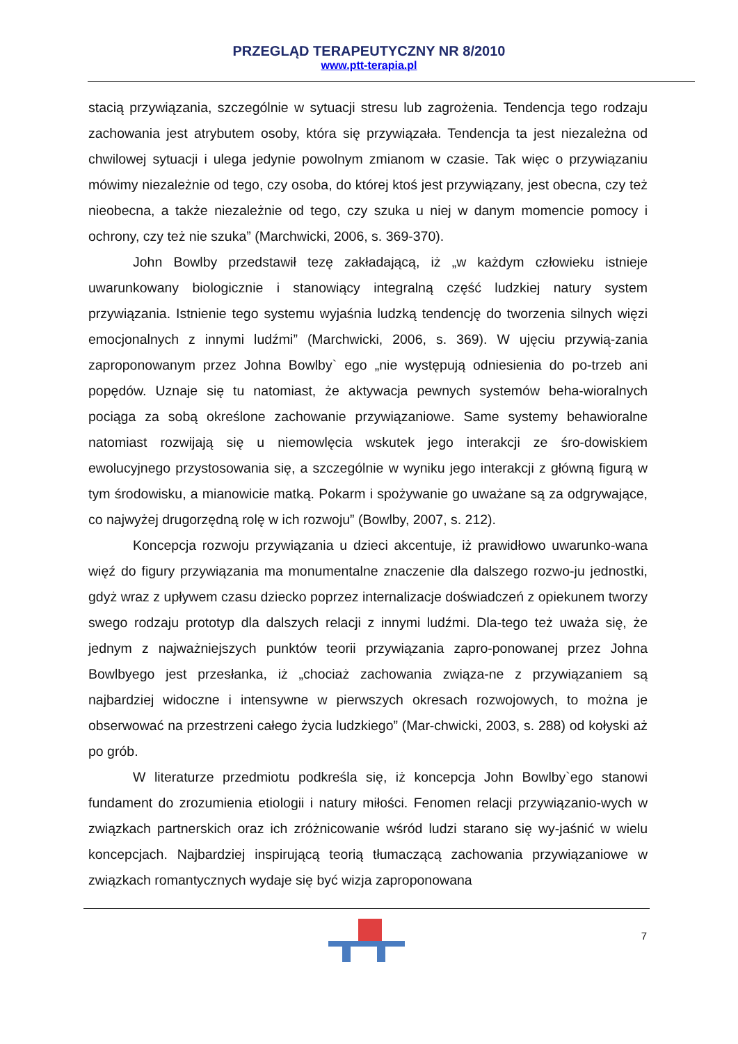PRZEGLĄD TERAPEUTYCZNY NR 8/2010
www.ptt-terapia.pl
stacią przywiązania, szczególnie w sytuacji stresu lub zagrożenia. Tendencja tego rodzaju zachowania jest atrybutem osoby, która się przywiązała. Tendencja ta jest niezależna od chwilowej sytuacji i ulega jedynie powolnym zmianom w czasie. Tak więc o przywiązaniu mówimy niezależnie od tego, czy osoba, do której ktoś jest przywiązany, jest obecna, czy też nieobecna, a także niezależnie od tego, czy szuka u niej w danym momencie pomocy i ochrony, czy też nie szuka” (Marchwicki, 2006, s. 369-370).
John Bowlby przedstawił tezę zakładającą, iż „w każdym człowieku istnieje uwarunkowany biologicznie i stanowiący integralną część ludzkiej natury system przywiązania. Istnienie tego systemu wyjaśnia ludzką tendencję do tworzenia silnych więzi emocjonalnych z innymi ludźmi” (Marchwicki, 2006, s. 369). W ujęciu przywią-zania zaproponowanym przez Johna Bowlby` ego „nie występują odniesienia do po-trzeb ani popędów. Uznaje się tu natomiast, że aktywacja pewnych systemów beha-wioralnych pociąga za sobą określone zachowanie przywiązaniowe. Same systemy behawioralne natomiast rozwijają się u niemowlęcia wskutek jego interakcji ze śro-dowiskiem ewolucyjnego przystosowania się, a szczególnie w wyniku jego interakcji z główną figurą w tym środowisku, a mianowicie matką. Pokarm i spożywanie go uważane są za odgrywające, co najwyżej drugorzędną rolę w ich rozwoju” (Bowlby, 2007, s. 212).
Koncepcja rozwoju przywiązania u dzieci akcentuje, iż prawidłowo uwarunko-wana więź do figury przywiązania ma monumentalne znaczenie dla dalszego rozwo-ju jednostki, gdyż wraz z upływem czasu dziecko poprzez internalizacje doświadczeń z opiekunem tworzy swego rodzaju prototyp dla dalszych relacji z innymi ludźmi. Dla-tego też uważa się, że jednym z najważniejszych punktów teorii przywiązania zapro-ponowanej przez Johna Bowlbyego jest przesłanka, iż „chociaż zachowania związa-ne z przywiązaniem są najbardziej widoczne i intensywne w pierwszych okresach rozwojowych, to można je obserwować na przestrzeni całego życia ludzkiego” (Mar-chwicki, 2003, s. 288) od kołyski aż po grób.
W literaturze przedmiotu podkreśla się, iż koncepcja John Bowlby`ego stanowi fundament do zrozumienia etiologii i natury miłości. Fenomen relacji przywiązanio-wych w związkach partnerskich oraz ich zróżnicowanie wśród ludzi starano się wy-jaśnić w wielu koncepcjach. Najbardziej inspirującą teorią tłumaczącą zachowania przywiązaniowe w związkach romantycznych wydaje się być wizja zaproponowana
7